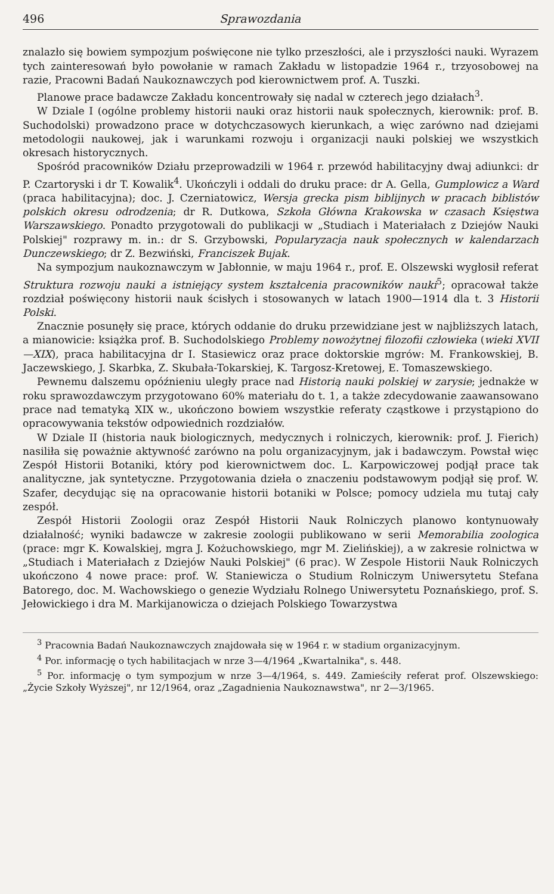496 Sprawozdania
znalazło się bowiem sympozjum poświęcone nie tylko przeszłości, ale i przyszłości nauki. Wyrazem tych zainteresowań było powołanie w ramach Zakładu w listopadzie 1964 r., trzyosobowej na razie, Pracowni Badań Naukoznawczych pod kierownictwem prof. A. Tuszki.
Planowe prace badawcze Zakładu koncentrowały się nadal w czterech jego działach<sup>3</sup>.
W Dziale I (ogólne problemy historii nauki oraz historii nauk społecznych, kierownik: prof. B. Suchodolski) prowadzono prace w dotychczasowych kierunkach, a więc zarówno nad dziejami metodologii naukowej, jak i warunkami rozwoju i organizacji nauki polskiej we wszystkich okresach historycznych.
Spośród pracowników Działu przeprowadzili w 1964 r. przewód habilitacyjny dwaj adiunkci: dr P. Czartoryski i dr T. Kowalik<sup>4</sup>. Ukończyli i oddali do druku prace: dr A. Gella, Gumplowicz a Ward (praca habilitacyjna); doc. J. Czerniatowicz, Wersja grecka pism biblijnych w pracach biblistów polskich okresu odrodzenia; dr R. Dutkowa, Szkoła Główna Krakowska w czasach Księstwa Warszawskiego. Ponadto przygotowali do publikacji w „Studiach i Materiałach z Dziejów Nauki Polskiej" rozprawy m. in.: dr S. Grzybowski, Popularyzacja nauk społecznych w kalendarzach Dunczewskiego; dr Z. Bezwiński, Franciszek Bujak.
Na sympozjum naukoznawczym w Jabłonnie, w maju 1964 r., prof. E. Olszewski wygłosił referat Struktura rozwoju nauki a istniejący system kształcenia pracowników nauki<sup>5</sup>; opracował także rozdział poświęcony historii nauk ścisłych i stosowanych w latach 1900—1914 dla t. 3 Historii Polski.
Znacznie posunęły się prace, których oddanie do druku przewidziane jest w najbliższych latach, a mianowicie: książka prof. B. Suchodolskiego Problemy nowożytnej filozofii człowieka (wieki XVII—XIX), praca habilitacyjna dr I. Stasiewicz oraz prace doktorskie mgrów: M. Frankowskiej, B. Jaczewskiego, J. Skarbka, Z. Skubała-Tokarskiej, K. Targosz-Kretowej, E. Tomaszewskiego.
Pewnemu dalszemu opóźnieniu uległy prace nad Historią nauki polskiej w zarysie; jednakże w roku sprawozdawczym przygotowano 60% materiału do t. 1, a także zdecydowanie zaawansowano prace nad tematyką XIX w., ukończono bowiem wszystkie referaty cząstkowe i przystąpiono do opracowywania tekstów odpowiednich rozdziałów.
W Dziale II (historia nauk biologicznych, medycznych i rolniczych, kierownik: prof. J. Fierich) nasiliła się poważnie aktywność zarówno na polu organizacyjnym, jak i badawczym. Powstał więc Zespół Historii Botaniki, który pod kierownictwem doc. L. Karpowiczowej podjął prace tak analityczne, jak syntetyczne. Przygotowania dzieła o znaczeniu podstawowym podjął się prof. W. Szafer, decydując się na opracowanie historii botaniki w Polsce; pomocy udziela mu tutaj cały zespół.
Zespół Historii Zoologii oraz Zespół Historii Nauk Rolniczych planowo kontynuowały działalność; wyniki badawcze w zakresie zoologii publikowano w serii Memorabilia zoologica (prace: mgr K. Kowalskiej, mgra J. Kożuchowskiego, mgr M. Zielińskiej), a w zakresie rolnictwa w „Studiach i Materiałach z Dziejów Nauki Polskiej" (6 prac). W Zespole Historii Nauk Rolniczych ukończono 4 nowe prace: prof. W. Staniewicza o Studium Rolniczym Uniwersytetu Stefana Batorego, doc. M. Wachowskiego o genezie Wydziału Rolnego Uniwersytetu Poznańskiego, prof. S. Jełowickiego i dra M. Markijanowicza o dziejach Polskiego Towarzystwa
<sup>3</sup> Pracownia Badań Naukoznawczych znajdowała się w 1964 r. w stadium organizacyjnym.
<sup>4</sup> Por. informację o tych habilitacjach w nrze 3—4/1964 „Kwartalnika", s. 448.
<sup>5</sup> Por. informację o tym sympozjum w nrze 3—4/1964, s. 449. Zamieściły referat prof. Olszewskiego: „Życie Szkoły Wyższej", nr 12/1964, oraz „Zagadnienia Naukoznawstwa", nr 2—3/1965.